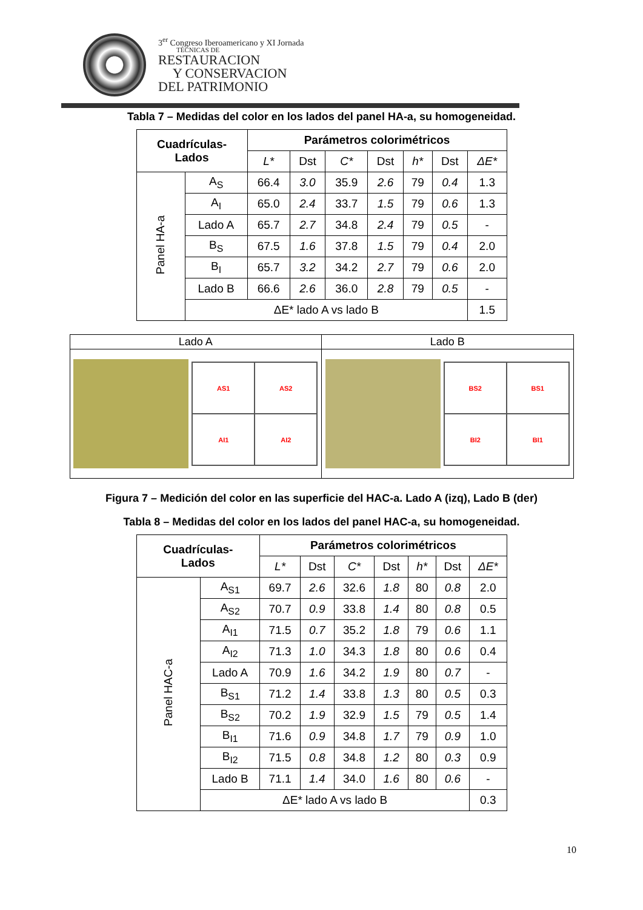3<sup>er</sup> Congreso Iberoamericano y XI Jornada
TÉCNICAS DE
RESTAURACION
Y CONSERVACION
DEL PATRIMONIO
Tabla 7 – Medidas del color en los lados del panel HA-a, su homogeneidad.
| Cuadrículas- Lados | | Parámetros colorimétricos | | | | | | |
| --- | --- | --- | --- | --- | --- | --- | --- | --- |
| | | L* | Dst | C* | Dst | h* | Dst | ΔE* |
| Panel HA-a | A<sub>S</sub> | 66.4 | 3.0 | 35.9 | 2.6 | 79 | 0.4 | 1.3 |
| | A<sub>I</sub> | 65.0 | 2.4 | 33.7 | 1.5 | 79 | 0.6 | 1.3 |
| | Lado A | 65.7 | 2.7 | 34.8 | 2.4 | 79 | 0.5 | - |
| | B<sub>S</sub> | 67.5 | 1.6 | 37.8 | 1.5 | 79 | 0.4 | 2.0 |
| | B<sub>I</sub> | 65.7 | 3.2 | 34.2 | 2.7 | 79 | 0.6 | 2.0 |
| | Lado B | 66.6 | 2.6 | 36.0 | 2.8 | 79 | 0.5 | - |
| | ΔE* lado A vs lado B | | | | | | | 1.5 |
| Lado A | Lado B |
| AS1 AS2 AI1 AI2 | BS2 BS1 BI2 BI1 |
Figura 7 – Medición del color en las superficie del HAC-a. Lado A (izq), Lado B (der)
Tabla 8 – Medidas del color en los lados del panel HAC-a, su homogeneidad.
| Cuadrículas- Lados | | Parámetros colorimétricos | | | | | | |
| --- | --- | --- | --- | --- | --- | --- | --- | --- |
| | | L* | Dst | C* | Dst | h* | Dst | ΔE* |
| Panel HAC-a | A<sub>S1</sub> | 69.7 | 2.6 | 32.6 | 1.8 | 80 | 0.8 | 2.0 |
| | A<sub>S2</sub> | 70.7 | 0.9 | 33.8 | 1.4 | 80 | 0.8 | 0.5 |
| | A<sub>I1</sub> | 71.5 | 0.7 | 35.2 | 1.8 | 79 | 0.6 | 1.1 |
| | A<sub>I2</sub> | 71.3 | 1.0 | 34.3 | 1.8 | 80 | 0.6 | 0.4 |
| | Lado A | 70.9 | 1.6 | 34.2 | 1.9 | 80 | 0.7 | - |
| | B<sub>S1</sub> | 71.2 | 1.4 | 33.8 | 1.3 | 80 | 0.5 | 0.3 |
| | B<sub>S2</sub> | 70.2 | 1.9 | 32.9 | 1.5 | 79 | 0.5 | 1.4 |
| | B<sub>I1</sub> | 71.6 | 0.9 | 34.8 | 1.7 | 79 | 0.9 | 1.0 |
| | B<sub>I2</sub> | 71.5 | 0.8 | 34.8 | 1.2 | 80 | 0.3 | 0.9 |
| | Lado B | 71.1 | 1.4 | 34.0 | 1.6 | 80 | 0.6 | - |
| | ΔE* lado A vs lado B | | | | | | | 0.3 |
10